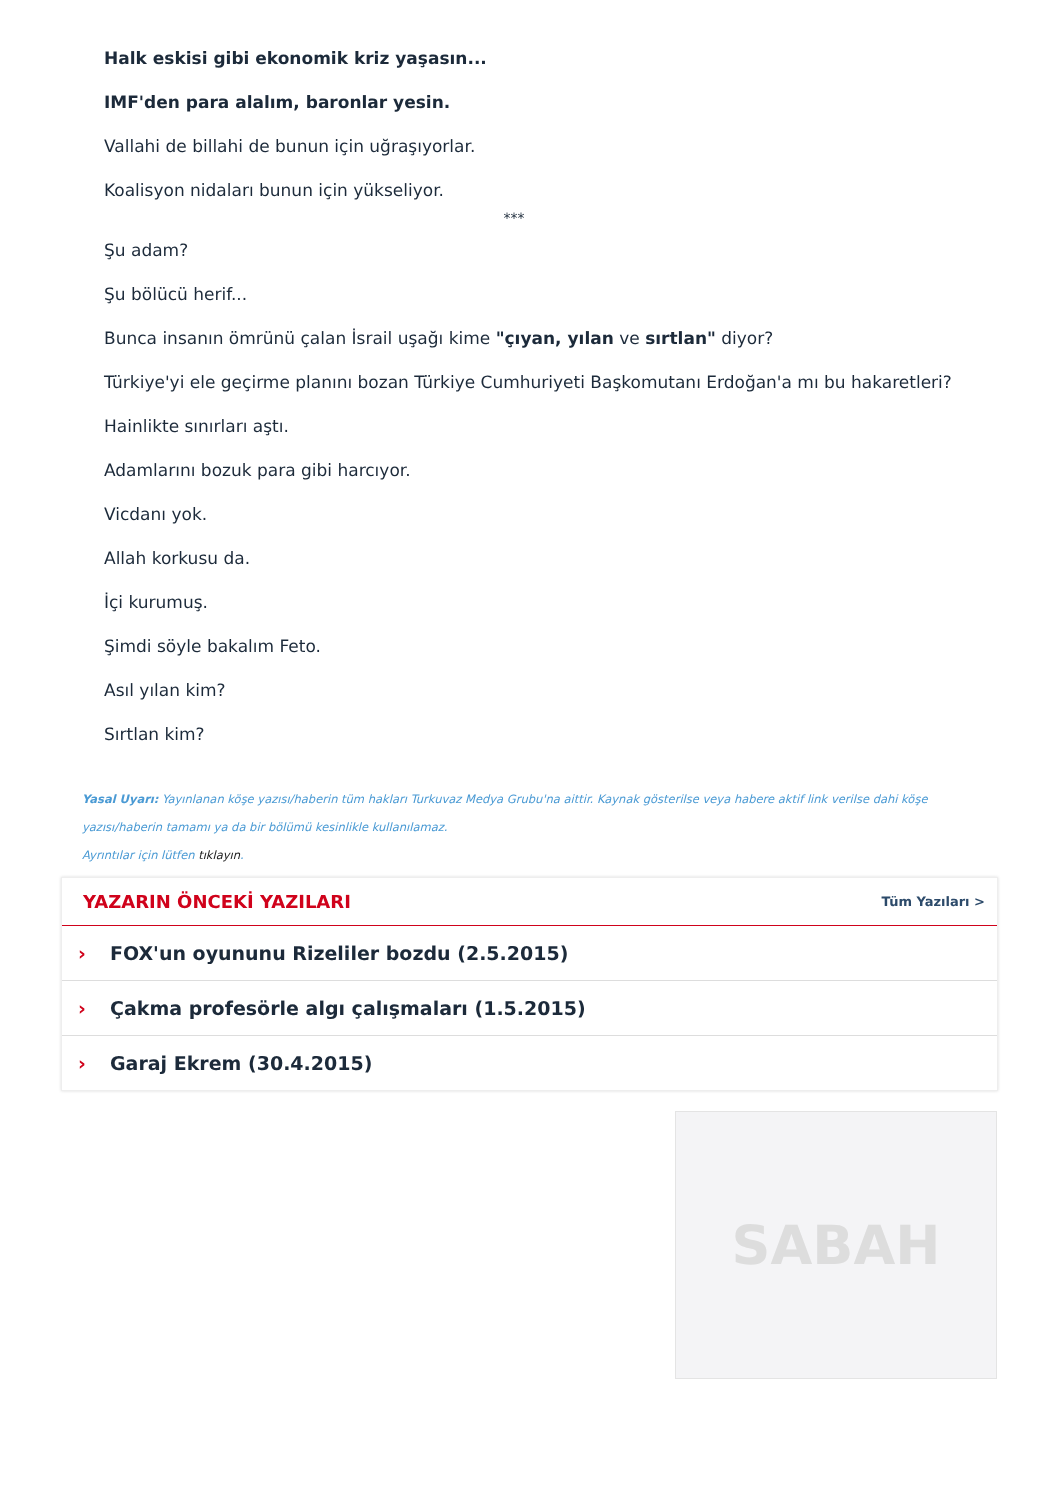Halk eskisi gibi ekonomik kriz yaşasın...
IMF'den para alalım, baronlar yesin.
Vallahi de billahi de bunun için uğraşıyorlar.
Koalisyon nidaları bunun için yükseliyor.
***
Şu adam?
Şu bölücü herif...
Bunca insanın ömrünü çalan İsrail uşağı kime "çıyan, yılan ve sırtlan" diyor?
Türkiye'yi ele geçirme planını bozan Türkiye Cumhuriyeti Başkomutanı Erdoğan'a mı bu hakaretleri?
Hainlikte sınırları aştı.
Adamlarını bozuk para gibi harcıyor.
Vicdanı yok.
Allah korkusu da.
İçi kurumuş.
Şimdi söyle bakalım Feto.
Asıl yılan kim?
Sırtlan kim?
Yasal Uyarı: Yayınlanan köşe yazısı/haberin tüm hakları Turkuvaz Medya Grubu'na aittir. Kaynak gösterilse veya habere aktif link verilse dahi köşe yazısı/haberin tamamı ya da bir bölümü kesinlikle kullanılamaz.
Ayrıntılar için lütfen tıklayın.
YAZARIN ÖNCEKİ YAZILARI
Tüm Yazıları >
› FOX'un oyununu Rizeliler bozdu (2.5.2015)
› Çakma profesörle algı çalışmaları (1.5.2015)
› Garaj Ekrem (30.4.2015)
SABAH